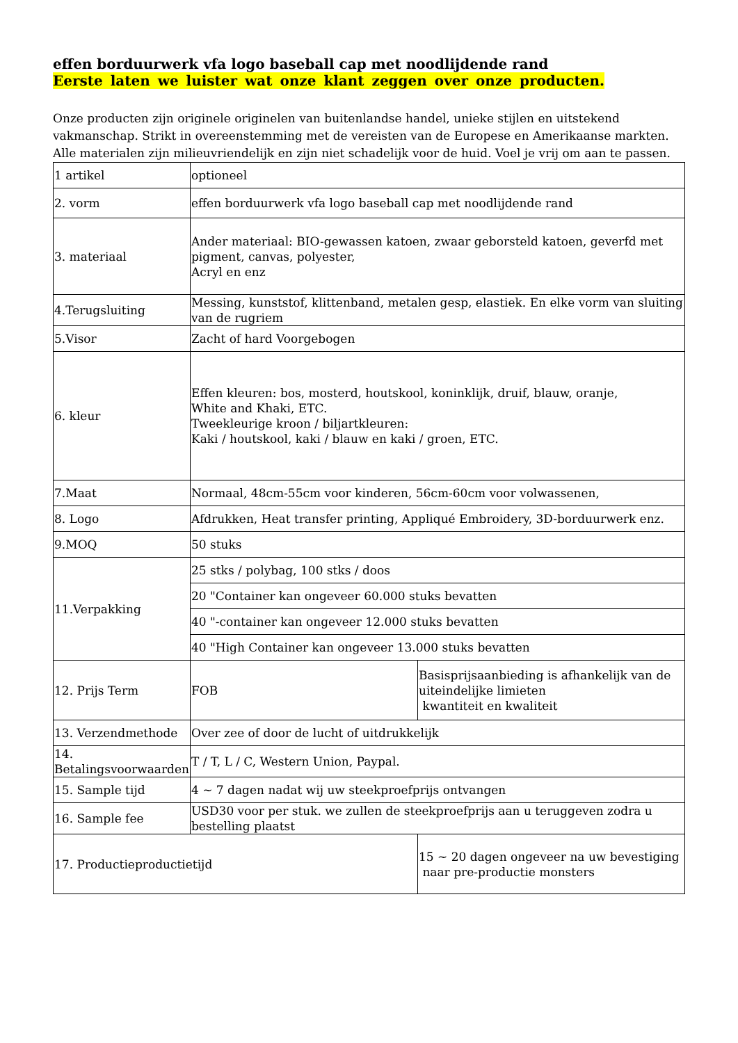effen borduurwerk vfa logo baseball cap met noodlijdende rand
Eerste laten we luister wat onze klant zeggen over onze producten.
Onze producten zijn originele originelen van buitenlandse handel, unieke stijlen en uitstekend vakmanschap. Strikt in overeenstemming met de vereisten van de Europese en Amerikaanse markten. Alle materialen zijn milieuvriendelijk en zijn niet schadelijk voor de huid. Voel je vrij om aan te passen.
| 1 artikel | optioneel | |
| 2. vorm | effen borduurwerk vfa logo baseball cap met noodlijdende rand | |
| 3. materiaal | Ander materiaal: BIO-gewassen katoen, zwaar geborsteld katoen, geverfd met pigment, canvas, polyester, Acryl en enz | |
| 4.Terugsluiting | Messing, kunststof, klittenband, metalen gesp, elastiek. En elke vorm van sluiting van de rugriem | |
| 5.Visor | Zacht of hard Voorgebogen | |
| 6. kleur | Effen kleuren: bos, mosterd, houtskool, koninklijk, druif, blauw, oranje, White and Khaki, ETC. Tweekleurige kroon / biljartkleuren: Kaki / houtskool, kaki / blauw en kaki / groen, ETC. | |
| 7.Maat | Normaal, 48cm-55cm voor kinderen, 56cm-60cm voor volwassenen, | |
| 8. Logo | Afdrukken, Heat transfer printing, Appliqué Embroidery, 3D-borduurwerk enz. | |
| 9.MOQ | 50 stuks | |
| 11.Verpakking | 25 stks / polybag, 100 stks / doos | |
| | 20 "Container kan ongeveer 60.000 stuks bevatten | |
| | 40 "-container kan ongeveer 12.000 stuks bevatten | |
| | 40 "High Container kan ongeveer 13.000 stuks bevatten | |
| 12. Prijs Term | FOB | Basisprijsaanbieding is afhankelijk van de uiteindelijke limieten kwantiteit en kwaliteit |
| 13. Verzendmethode | Over zee of door de lucht of uitdrukkelijk | |
| 14. Betalingsvoorwaarden | T / T, L / C, Western Union, Paypal. | |
| 15. Sample tijd | 4 ~ 7 dagen nadat wij uw steekproefprijs ontvangen | |
| 16. Sample fee | USD30 voor per stuk. we zullen de steekproefprijs aan u teruggeven zodra u bestelling plaatst | |
| 17. Productieproductietijd | | 15 ~ 20 dagen ongeveer na uw bevestiging naar pre-productie monsters |